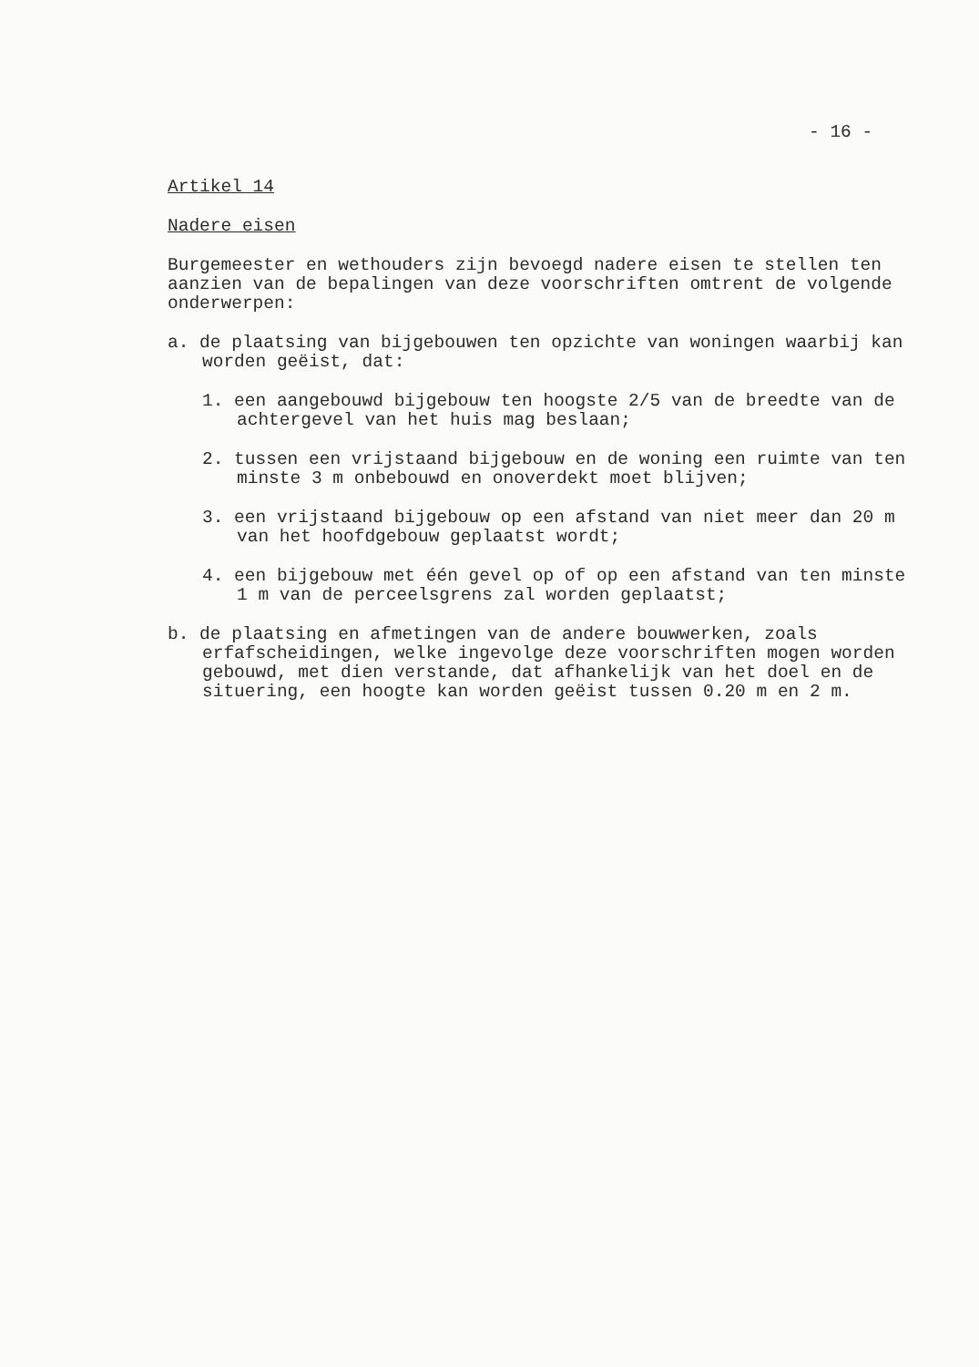- 16 -
Artikel 14
Nadere eisen
Burgemeester en wethouders zijn bevoegd nadere eisen te stellen ten aanzien van de bepalingen van deze voorschriften omtrent de volgende onderwerpen:
a. de plaatsing van bijgebouwen ten opzichte van woningen waarbij kan worden geëist, dat:
1. een aangebouwd bijgebouw ten hoogste 2/5 van de breedte van de achtergevel van het huis mag beslaan;
2. tussen een vrijstaand bijgebouw en de woning een ruimte van ten minste 3 m onbebouwd en onoverdekt moet blijven;
3. een vrijstaand bijgebouw op een afstand van niet meer dan 20 m van het hoofdgebouw geplaatst wordt;
4. een bijgebouw met één gevel op of op een afstand van ten minste 1 m van de perceelsgrens zal worden geplaatst;
b. de plaatsing en afmetingen van de andere bouwwerken, zoals erfafscheidingen, welke ingevolge deze voorschriften mogen worden gebouwd, met dien verstande, dat afhankelijk van het doel en de situering, een hoogte kan worden geëist tussen 0.20 m en 2 m.